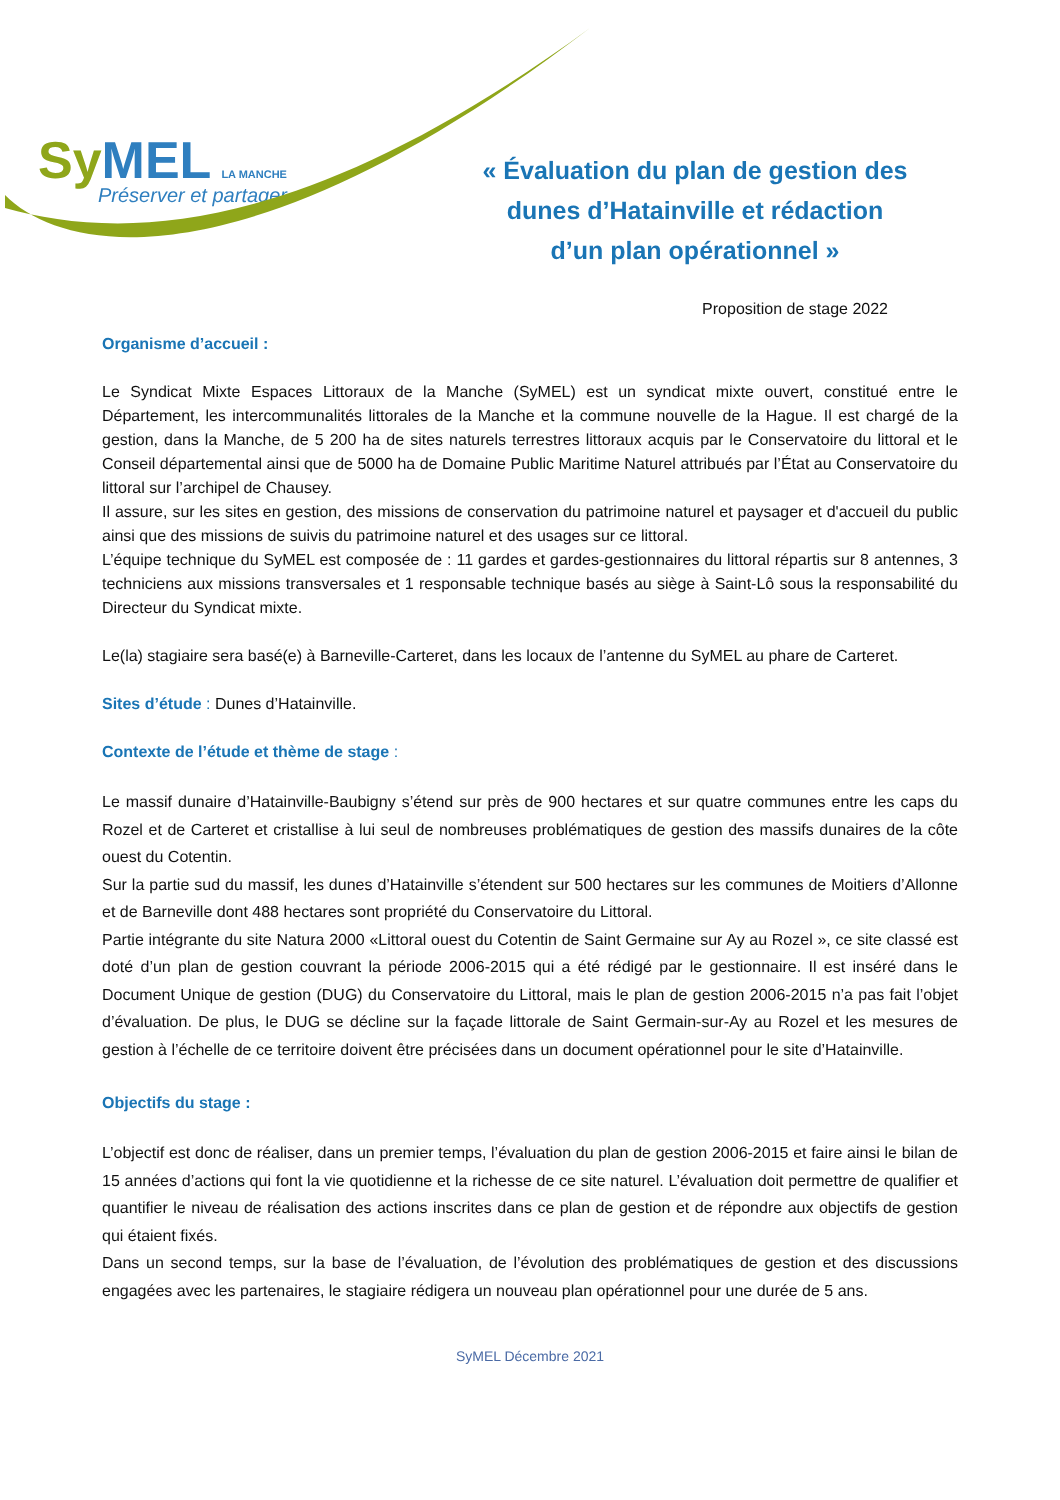SyMEL LA MANCHE
Préserver et partager
« Évaluation du plan de gestion des
dunes d’Hatainville et rédaction
d’un plan opérationnel »
Proposition de stage 2022
Organisme d’accueil :
Le Syndicat Mixte Espaces Littoraux de la Manche (SyMEL) est un syndicat mixte ouvert, constitué entre le Département, les intercommunalités littorales de la Manche et la commune nouvelle de la Hague. Il est chargé de la gestion, dans la Manche, de 5 200 ha de sites naturels terrestres littoraux acquis par le Conservatoire du littoral et le Conseil départemental ainsi que de 5000 ha de Domaine Public Maritime Naturel attribués par l’État au Conservatoire du littoral sur l’archipel de Chausey.
Il assure, sur les sites en gestion, des missions de conservation du patrimoine naturel et paysager et d'accueil du public ainsi que des missions de suivis du patrimoine naturel et des usages sur ce littoral.
L’équipe technique du SyMEL est composée de : 11 gardes et gardes-gestionnaires du littoral répartis sur 8 antennes, 3 techniciens aux missions transversales et 1 responsable technique basés au siège à Saint-Lô sous la responsabilité du Directeur du Syndicat mixte.
Le(la) stagiaire sera basé(e) à Barneville-Carteret, dans les locaux de l’antenne du SyMEL au phare de Carteret.
Sites d’étude : Dunes d’Hatainville.
Contexte de l’étude et thème de stage :
Le massif dunaire d’Hatainville-Baubigny s’étend sur près de 900 hectares et sur quatre communes entre les caps du Rozel et de Carteret et cristallise à lui seul de nombreuses problématiques de gestion des massifs dunaires de la côte ouest du Cotentin.
Sur la partie sud du massif, les dunes d’Hatainville s’étendent sur 500 hectares sur les communes de Moitiers d’Allonne et de Barneville dont 488 hectares sont propriété du Conservatoire du Littoral.
Partie intégrante du site Natura 2000 «Littoral ouest du Cotentin de Saint Germaine sur Ay au Rozel », ce site classé est doté d’un plan de gestion couvrant la période 2006-2015 qui a été rédigé par le gestionnaire. Il est inséré dans le Document Unique de gestion (DUG) du Conservatoire du Littoral, mais le plan de gestion 2006-2015 n’a pas fait l’objet d’évaluation. De plus, le DUG se décline sur la façade littorale de Saint Germain-sur-Ay au Rozel et les mesures de gestion à l’échelle de ce territoire doivent être précisées dans un document opérationnel pour le site d’Hatainville.
Objectifs du stage :
L’objectif est donc de réaliser, dans un premier temps, l’évaluation du plan de gestion 2006-2015 et faire ainsi le bilan de 15 années d’actions qui font la vie quotidienne et la richesse de ce site naturel. L’évaluation doit permettre de qualifier et quantifier le niveau de réalisation des actions inscrites dans ce plan de gestion et de répondre aux objectifs de gestion qui étaient fixés.
Dans un second temps, sur la base de l’évaluation, de l’évolution des problématiques de gestion et des discussions engagées avec les partenaires, le stagiaire rédigera un nouveau plan opérationnel pour une durée de 5 ans.
SyMEL Décembre 2021